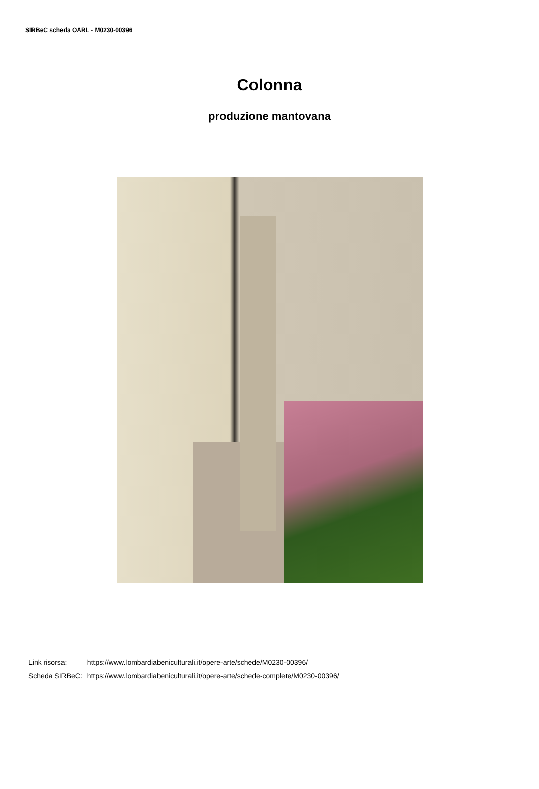SIRBeC scheda OARL - M0230-00396
Colonna
produzione mantovana
| Link risorsa: | https://www.lombardiabeniculturali.it/opere-arte/schede/M0230-00396/ |
| Scheda SIRBeC: | https://www.lombardiabeniculturali.it/opere-arte/schede-complete/M0230-00396/ |